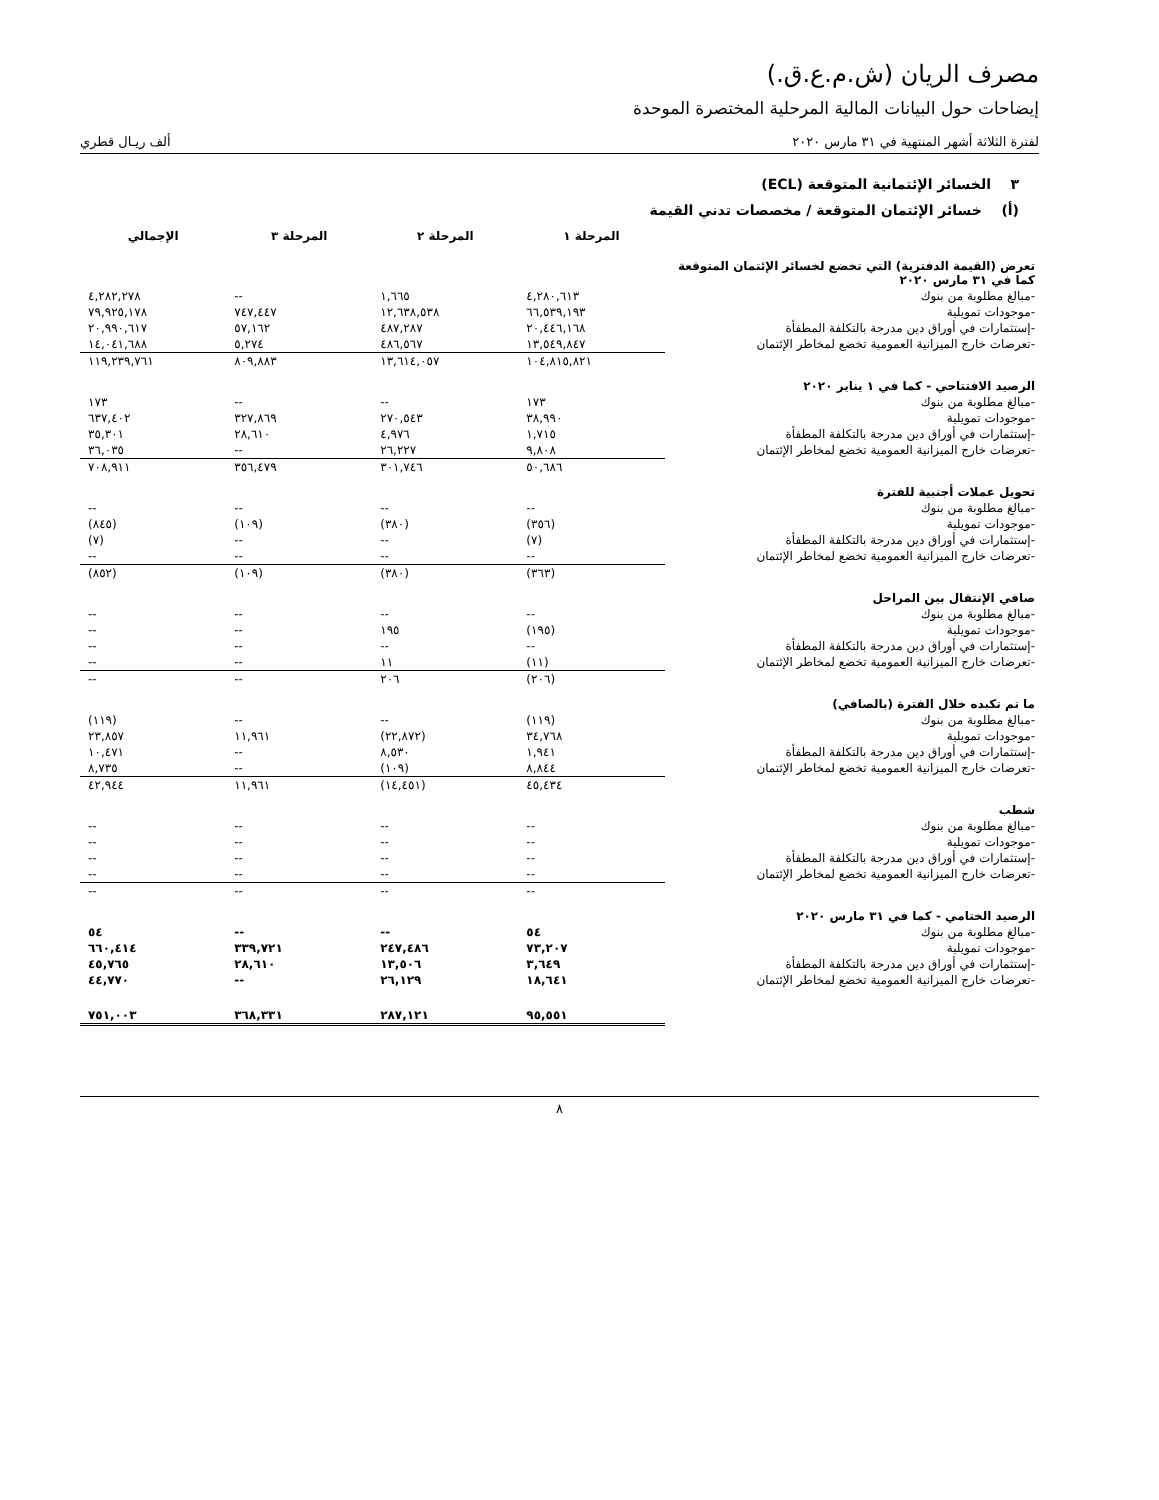مصرف الريان (ش.م.ع.ق.)
إيضاحات حول البيانات المالية المرحلية المختصرة الموحدة
لفترة الثلاثة أشهر المنتهية في ٣١ مارس ٢٠٢٠ ألف ريـال قطري
٣ الخسائر الإئتمانية المتوقعة (ECL)
(أ) خسائر الإئتمان المتوقعة / مخصصات تدني القيمة
| | المرحلة ١ | المرحلة ٢ | المرحلة ٣ | الإجمالي |
| --- | --- | --- | --- | --- |
| تعرض (القيمة الدفترية) التي تخضع لخسائر الإئتمان المتوقعة كما في ٣١ مارس ٢٠٢٠ | | | | |
| -مبالغ مطلوبة من بنوك | ٤,٢٨٠,٦١٣ | ١,٦٦٥ | -- | ٤,٢٨٢,٢٧٨ |
| -موجودات تمويلية | ٦٦,٥٣٩,١٩٣ | ١٢,٦٣٨,٥٣٨ | ٧٤٧,٤٤٧ | ٧٩,٩٢٥,١٧٨ |
| -إستثمارات في أوراق دين مدرجة بالتكلفة المطفأة | ٢٠,٤٤٦,١٦٨ | ٤٨٧,٢٨٧ | ٥٧,١٦٢ | ٢٠,٩٩٠,٦١٧ |
| -تعرضات خارج الميزانية العمومية تخضع لمخاطر الإئتمان | ١٣,٥٤٩,٨٤٧ | ٤٨٦,٥٦٧ | ٥,٢٧٤ | ١٤,٠٤١,٦٨٨ |
| | ١٠٤,٨١٥,٨٢١ | ١٣,٦١٤,٠٥٧ | ٨٠٩,٨٨٣ | ١١٩,٢٣٩,٧٦١ |
| الرصيد الافتتاحي - كما في ١ يناير ٢٠٢٠ | | | | |
| -مبالغ مطلوبة من بنوك | ١٧٣ | -- | -- | ١٧٣ |
| -موجودات تمويلية | ٣٨,٩٩٠ | ٢٧٠,٥٤٣ | ٣٢٧,٨٦٩ | ٦٣٧,٤٠٢ |
| -إستثمارات في أوراق دين مدرجة بالتكلفة المطفأة | ١,٧١٥ | ٤,٩٧٦ | ٢٨,٦١٠ | ٣٥,٣٠١ |
| -تعرضات خارج الميزانية العمومية تخضع لمخاطر الإئتمان | ٩,٨٠٨ | ٢٦,٢٢٧ | -- | ٣٦,٠٣٥ |
| | ٥٠,٦٨٦ | ٣٠١,٧٤٦ | ٣٥٦,٤٧٩ | ٧٠٨,٩١١ |
| تحويل عملات أجنبية للفترة | | | | |
| -مبالغ مطلوبة من بنوك | -- | -- | -- | -- |
| -موجودات تمويلية | (٣٥٦) | (٣٨٠) | (١٠٩) | (٨٤٥) |
| -إستثمارات في أوراق دين مدرجة بالتكلفة المطفأة | (٧) | -- | -- | (٧) |
| -تعرضات خارج الميزانية العمومية تخضع لمخاطر الإئتمان | -- | -- | -- | -- |
| | (٣٦٣) | (٣٨٠) | (١٠٩) | (٨٥٢) |
| صافي الإنتقال بين المراحل | | | | |
| -مبالغ مطلوبة من بنوك | -- | -- | -- | -- |
| -موجودات تمويلية | (١٩٥) | ١٩٥ | -- | -- |
| -إستثمارات في أوراق دين مدرجة بالتكلفة المطفأة | -- | -- | -- | -- |
| -تعرضات خارج الميزانية العمومية تخضع لمخاطر الإئتمان | (١١) | ١١ | -- | -- |
| | (٢٠٦) | ٢٠٦ | -- | -- |
| ما تم تكبده خلال الفترة (بالصافي) | | | | |
| -مبالغ مطلوبة من بنوك | (١١٩) | -- | -- | (١١٩) |
| -موجودات تمويلية | ٣٤,٧٦٨ | (٢٢,٨٧٢) | ١١,٩٦١ | ٢٣,٨٥٧ |
| -إستثمارات في أوراق دين مدرجة بالتكلفة المطفأة | ١,٩٤١ | ٨,٥٣٠ | -- | ١٠,٤٧١ |
| -تعرضات خارج الميزانية العمومية تخضع لمخاطر الإئتمان | ٨,٨٤٤ | (١٠٩) | -- | ٨,٧٣٥ |
| | ٤٥,٤٣٤ | (١٤,٤٥١) | ١١,٩٦١ | ٤٢,٩٤٤ |
| شطب | | | | |
| -مبالغ مطلوبة من بنوك | -- | -- | -- | -- |
| -موجودات تمويلية | -- | -- | -- | -- |
| -إستثمارات في أوراق دين مدرجة بالتكلفة المطفأة | -- | -- | -- | -- |
| -تعرضات خارج الميزانية العمومية تخضع لمخاطر الإئتمان | -- | -- | -- | -- |
| | -- | -- | -- | -- |
| الرصيد الختامي - كما في ٣١ مارس ٢٠٢٠ | | | | |
| -مبالغ مطلوبة من بنوك | ٥٤ | -- | -- | ٥٤ |
| -موجودات تمويلية | ٧٣,٢٠٧ | ٢٤٧,٤٨٦ | ٣٣٩,٧٢١ | ٦٦٠,٤١٤ |
| -إستثمارات في أوراق دين مدرجة بالتكلفة المطفأة | ٣,٦٤٩ | ١٣,٥٠٦ | ٢٨,٦١٠ | ٤٥,٧٦٥ |
| -تعرضات خارج الميزانية العمومية تخضع لمخاطر الإئتمان | ١٨,٦٤١ | ٢٦,١٢٩ | -- | ٤٤,٧٧٠ |
| | ٩٥,٥٥١ | ٢٨٧,١٢١ | ٣٦٨,٣٣١ | ٧٥١,٠٠٣ |
٨